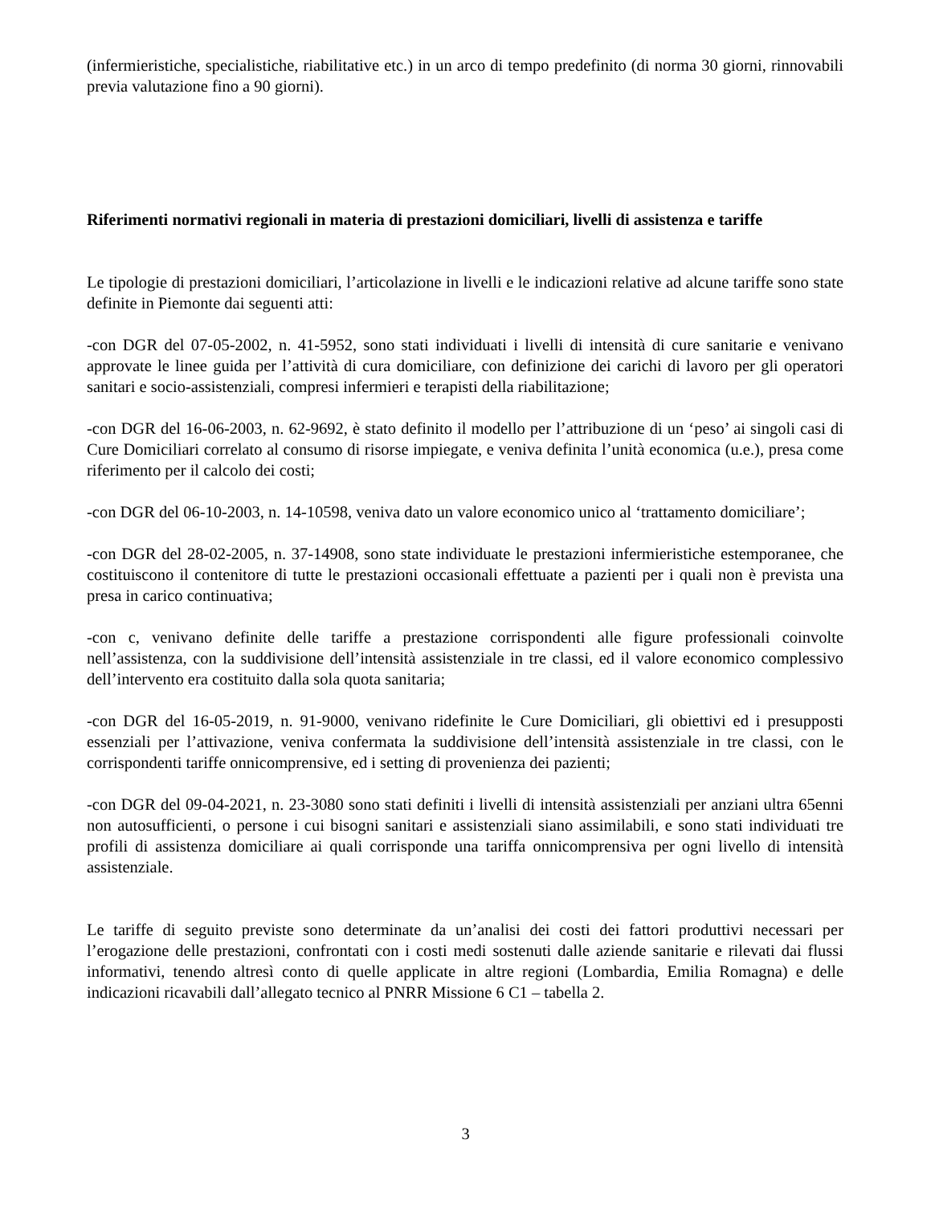(infermieristiche, specialistiche, riabilitative etc.) in un arco di tempo predefinito (di norma 30 giorni, rinnovabili previa valutazione fino a 90 giorni).
Riferimenti normativi regionali in materia di prestazioni domiciliari, livelli di assistenza e tariffe
Le tipologie di prestazioni domiciliari, l’articolazione in livelli e le indicazioni relative ad alcune tariffe sono state definite in Piemonte dai seguenti atti:
-con DGR del 07-05-2002, n. 41-5952, sono stati individuati i livelli di intensità di cure sanitarie e venivano approvate le linee guida per l’attività di cura domiciliare, con definizione dei carichi di lavoro per gli operatori sanitari e socio-assistenziali, compresi infermieri e terapisti della riabilitazione;
-con DGR del 16-06-2003, n. 62-9692, è stato definito il modello per l’attribuzione di un ‘peso’ ai singoli casi di Cure Domiciliari correlato al consumo di risorse impiegate, e veniva definita l’unità economica (u.e.), presa come riferimento per il calcolo dei costi;
-con DGR del 06-10-2003, n. 14-10598, veniva dato un valore economico unico al ‘trattamento domiciliare’;
-con DGR del 28-02-2005, n. 37-14908, sono state individuate le prestazioni infermieristiche estemporanee, che costituiscono il contenitore di tutte le prestazioni occasionali effettuate a pazienti per i quali non è prevista una presa in carico continuativa;
-con c, venivano definite delle tariffe a prestazione corrispondenti alle figure professionali coinvolte nell’assistenza, con la suddivisione dell’intensità assistenziale in tre classi, ed il valore economico complessivo dell’intervento era costituito dalla sola quota sanitaria;
-con DGR del 16-05-2019, n. 91-9000, venivano ridefinite le Cure Domiciliari, gli obiettivi ed i presupposti essenziali per l’attivazione, veniva confermata la suddivisione dell’intensità assistenziale in tre classi, con le corrispondenti tariffe onnicomprensive, ed i setting di provenienza dei pazienti;
-con DGR del 09-04-2021, n. 23-3080 sono stati definiti i livelli di intensità assistenziali per anziani ultra 65enni non autosufficienti, o persone i cui bisogni sanitari e assistenziali siano assimilabili, e sono stati individuati tre profili di assistenza domiciliare ai quali corrisponde una tariffa onnicomprensiva per ogni livello di intensità assistenziale.
Le tariffe di seguito previste sono determinate da un’analisi dei costi dei fattori produttivi necessari per l’erogazione delle prestazioni, confrontati con i costi medi sostenuti dalle aziende sanitarie e rilevati dai flussi informativi, tenendo altresì conto di quelle applicate in altre regioni (Lombardia, Emilia Romagna) e delle indicazioni ricavabili dall’allegato tecnico al PNRR Missione 6 C1 – tabella 2.
3